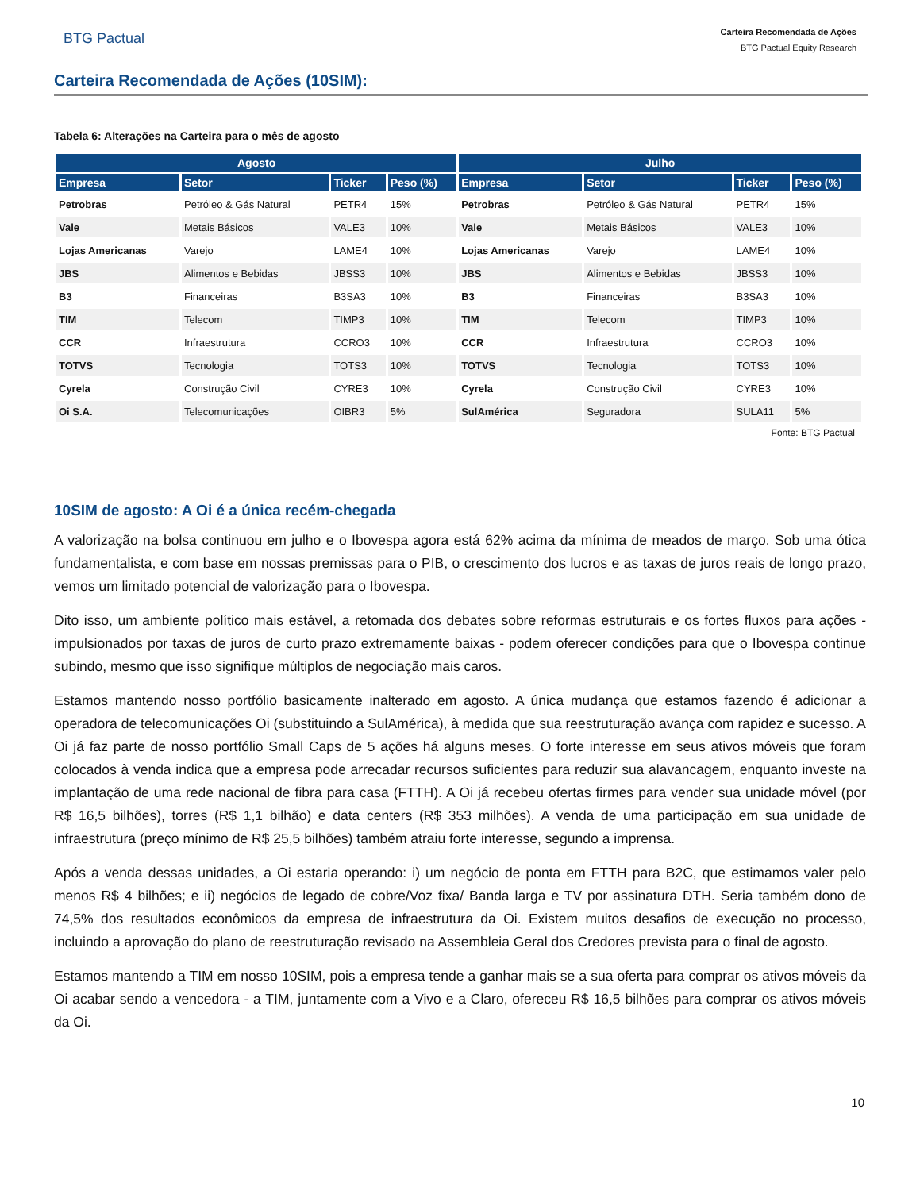BTG Pactual
Carteira Recomendada de Ações
BTG Pactual Equity Research
Carteira Recomendada de Ações (10SIM):
Tabela 6: Alterações na Carteira para o mês de agosto
| Agosto | | | | Julho | | | |
| --- | --- | --- | --- | --- | --- | --- | --- |
| Empresa | Setor | Ticker | Peso (%) | Empresa | Setor | Ticker | Peso (%) |
| Petrobras | Petróleo & Gás Natural | PETR4 | 15% | Petrobras | Petróleo & Gás Natural | PETR4 | 15% |
| Vale | Metais Básicos | VALE3 | 10% | Vale | Metais Básicos | VALE3 | 10% |
| Lojas Americanas | Varejo | LAME4 | 10% | Lojas Americanas | Varejo | LAME4 | 10% |
| JBS | Alimentos e Bebidas | JBSS3 | 10% | JBS | Alimentos e Bebidas | JBSS3 | 10% |
| B3 | Financeiras | B3SA3 | 10% | B3 | Financeiras | B3SA3 | 10% |
| TIM | Telecom | TIMP3 | 10% | TIM | Telecom | TIMP3 | 10% |
| CCR | Infraestrutura | CCRO3 | 10% | CCR | Infraestrutura | CCRO3 | 10% |
| TOTVS | Tecnologia | TOTS3 | 10% | TOTVS | Tecnologia | TOTS3 | 10% |
| Cyrela | Construção Civil | CYRE3 | 10% | Cyrela | Construção Civil | CYRE3 | 10% |
| Oi S.A. | Telecomunicações | OIBR3 | 5% | SulAmérica | Seguradora | SULA11 | 5% |
Fonte: BTG Pactual
10SIM de agosto: A Oi é a única recém-chegada
A valorização na bolsa continuou em julho e o Ibovespa agora está 62% acima da mínima de meados de março. Sob uma ótica fundamentalista, e com base em nossas premissas para o PIB, o crescimento dos lucros e as taxas de juros reais de longo prazo, vemos um limitado potencial de valorização para o Ibovespa.
Dito isso, um ambiente político mais estável, a retomada dos debates sobre reformas estruturais e os fortes fluxos para ações - impulsionados por taxas de juros de curto prazo extremamente baixas - podem oferecer condições para que o Ibovespa continue subindo, mesmo que isso signifique múltiplos de negociação mais caros.
Estamos mantendo nosso portfólio basicamente inalterado em agosto. A única mudança que estamos fazendo é adicionar a operadora de telecomunicações Oi (substituindo a SulAmérica), à medida que sua reestruturação avança com rapidez e sucesso. A Oi já faz parte de nosso portfólio Small Caps de 5 ações há alguns meses. O forte interesse em seus ativos móveis que foram colocados à venda indica que a empresa pode arrecadar recursos suficientes para reduzir sua alavancagem, enquanto investe na implantação de uma rede nacional de fibra para casa (FTTH). A Oi já recebeu ofertas firmes para vender sua unidade móvel (por R$ 16,5 bilhões), torres (R$ 1,1 bilhão) e data centers (R$ 353 milhões). A venda de uma participação em sua unidade de infraestrutura (preço mínimo de R$ 25,5 bilhões) também atraiu forte interesse, segundo a imprensa.
Após a venda dessas unidades, a Oi estaria operando: i) um negócio de ponta em FTTH para B2C, que estimamos valer pelo menos R$ 4 bilhões; e ii) negócios de legado de cobre/Voz fixa/ Banda larga e TV por assinatura DTH. Seria também dono de 74,5% dos resultados econômicos da empresa de infraestrutura da Oi. Existem muitos desafios de execução no processo, incluindo a aprovação do plano de reestruturação revisado na Assembleia Geral dos Credores prevista para o final de agosto.
Estamos mantendo a TIM em nosso 10SIM, pois a empresa tende a ganhar mais se a sua oferta para comprar os ativos móveis da Oi acabar sendo a vencedora - a TIM, juntamente com a Vivo e a Claro, ofereceu R$ 16,5 bilhões para comprar os ativos móveis da Oi.
10